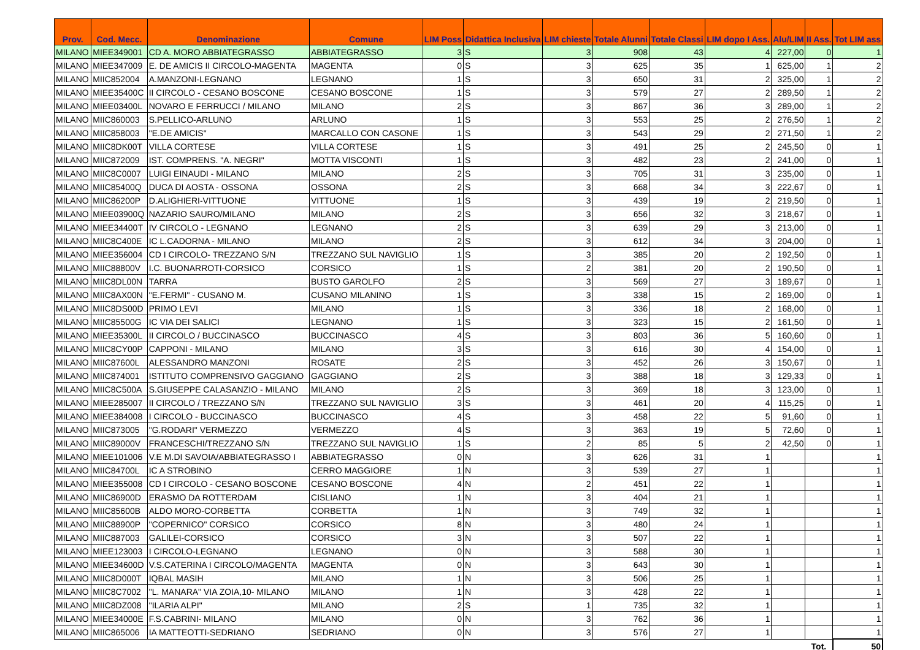| Prov. | Cod. Mecc. | Denominazione | Comune | LIM Poss | Didattica Inclusiva | LIM chieste | Totale Alunni | Totale Classi | LIM dopo I Ass. | Alu/LIM | II Ass. | Tot LIM ass |
| --- | --- | --- | --- | --- | --- | --- | --- | --- | --- | --- | --- | --- |
| MILANO | MIEE349001 | CD A. MORO ABBIATEGRASSO | ABBIATEGRASSO | 3 | S | 3 | 908 | 43 | 4 | 227,00 | 0 | 1 |
| MILANO | MIEE347009 | E. DE AMICIS II CIRCOLO-MAGENTA | MAGENTA | 0 | S | 3 | 625 | 35 | 1 | 625,00 | 1 | 2 |
| MILANO | MIIC852004 | A.MANZONI-LEGNANO | LEGNANO | 1 | S | 3 | 650 | 31 | 2 | 325,00 | 1 | 2 |
| MILANO | MIEE35400C | II CIRCOLO - CESANO BOSCONE | CESANO BOSCONE | 1 | S | 3 | 579 | 27 | 2 | 289,50 | 1 | 2 |
| MILANO | MIEE03400L | NOVARO E FERRUCCI / MILANO | MILANO | 2 | S | 3 | 867 | 36 | 3 | 289,00 | 1 | 2 |
| MILANO | MIIC860003 | S.PELLICO-ARLUNO | ARLUNO | 1 | S | 3 | 553 | 25 | 2 | 276,50 | 1 | 2 |
| MILANO | MIIC858003 | "E.DE AMICIS" | MARCALLO CON CASONE | 1 | S | 3 | 543 | 29 | 2 | 271,50 | 1 | 2 |
| MILANO | MIIC8DK00T | VILLA CORTESE | VILLA CORTESE | 1 | S | 3 | 491 | 25 | 2 | 245,50 | 0 | 1 |
| MILANO | MIIC872009 | IST. COMPRENS. "A. NEGRI" | MOTTA VISCONTI | 1 | S | 3 | 482 | 23 | 2 | 241,00 | 0 | 1 |
| MILANO | MIIC8C0007 | LUIGI EINAUDI - MILANO | MILANO | 2 | S | 3 | 705 | 31 | 3 | 235,00 | 0 | 1 |
| MILANO | MIIC85400Q | DUCA DI AOSTA - OSSONA | OSSONA | 2 | S | 3 | 668 | 34 | 3 | 222,67 | 0 | 1 |
| MILANO | MIIC86200P | D.ALIGHIERI-VITTUONE | VITTUONE | 1 | S | 3 | 439 | 19 | 2 | 219,50 | 0 | 1 |
| MILANO | MIEE03900Q | NAZARIO SAURO/MILANO | MILANO | 2 | S | 3 | 656 | 32 | 3 | 218,67 | 0 | 1 |
| MILANO | MIEE34400T | IV CIRCOLO - LEGNANO | LEGNANO | 2 | S | 3 | 639 | 29 | 3 | 213,00 | 0 | 1 |
| MILANO | MIIC8C400E | IC L.CADORNA - MILANO | MILANO | 2 | S | 3 | 612 | 34 | 3 | 204,00 | 0 | 1 |
| MILANO | MIEE356004 | CD I CIRCOLO- TREZZANO S/N | TREZZANO SUL NAVIGLIO | 1 | S | 3 | 385 | 20 | 2 | 192,50 | 0 | 1 |
| MILANO | MIIC88800V | I.C. BUONARROTI-CORSICO | CORSICO | 1 | S | 2 | 381 | 20 | 2 | 190,50 | 0 | 1 |
| MILANO | MIIC8DL00N | TARRA | BUSTO GAROLFO | 2 | S | 3 | 569 | 27 | 3 | 189,67 | 0 | 1 |
| MILANO | MIIC8AX00N | "E.FERMI" - CUSANO M. | CUSANO MILANINO | 1 | S | 3 | 338 | 15 | 2 | 169,00 | 0 | 1 |
| MILANO | MIIC8DS00D | PRIMO LEVI | MILANO | 1 | S | 3 | 336 | 18 | 2 | 168,00 | 0 | 1 |
| MILANO | MIIC85500G | IC VIA DEI SALICI | LEGNANO | 1 | S | 3 | 323 | 15 | 2 | 161,50 | 0 | 1 |
| MILANO | MIEE35300L | II CIRCOLO / BUCCINASCO | BUCCINASCO | 4 | S | 3 | 803 | 36 | 5 | 160,60 | 0 | 1 |
| MILANO | MIIC8CY00P | CAPPONI - MILANO | MILANO | 3 | S | 3 | 616 | 30 | 4 | 154,00 | 0 | 1 |
| MILANO | MIIC87600L | ALESSANDRO MANZONI | ROSATE | 2 | S | 3 | 452 | 26 | 3 | 150,67 | 0 | 1 |
| MILANO | MIIC874001 | ISTITUTO COMPRENSIVO GAGGIANO | GAGGIANO | 2 | S | 3 | 388 | 18 | 3 | 129,33 | 0 | 1 |
| MILANO | MIIC8C500A | S.GIUSEPPE CALASANZIO - MILANO | MILANO | 2 | S | 3 | 369 | 18 | 3 | 123,00 | 0 | 1 |
| MILANO | MIEE285007 | II CIRCOLO / TREZZANO S/N | TREZZANO SUL NAVIGLIO | 3 | S | 3 | 461 | 20 | 4 | 115,25 | 0 | 1 |
| MILANO | MIEE384008 | I CIRCOLO - BUCCINASCO | BUCCINASCO | 4 | S | 3 | 458 | 22 | 5 | 91,60 | 0 | 1 |
| MILANO | MIIC873005 | "G.RODARI" VERMEZZO | VERMEZZO | 4 | S | 3 | 363 | 19 | 5 | 72,60 | 0 | 1 |
| MILANO | MIIC89000V | FRANCESCHI/TREZZANO S/N | TREZZANO SUL NAVIGLIO | 1 | S | 2 | 85 | 5 | 2 | 42,50 | 0 | 1 |
| MILANO | MIEE101006 | V.E M.DI SAVOIA/ABBIATEGRASSO I | ABBIATEGRASSO | 0 | N | 3 | 626 | 31 | 1 | | | 1 |
| MILANO | MIIC84700L | IC A STROBINO | CERRO MAGGIORE | 1 | N | 3 | 539 | 27 | 1 | | | 1 |
| MILANO | MIEE355008 | CD I CIRCOLO - CESANO BOSCONE | CESANO BOSCONE | 4 | N | 2 | 451 | 22 | 1 | | | 1 |
| MILANO | MIIC86900D | ERASMO DA ROTTERDAM | CISLIANO | 1 | N | 3 | 404 | 21 | 1 | | | 1 |
| MILANO | MIIC85600B | ALDO MORO-CORBETTA | CORBETTA | 1 | N | 3 | 749 | 32 | 1 | | | 1 |
| MILANO | MIIC88900P | "COPERNICO" CORSICO | CORSICO | 8 | N | 3 | 480 | 24 | 1 | | | 1 |
| MILANO | MIIC887003 | GALILEI-CORSICO | CORSICO | 3 | N | 3 | 507 | 22 | 1 | | | 1 |
| MILANO | MIEE123003 | I CIRCOLO-LEGNANO | LEGNANO | 0 | N | 3 | 588 | 30 | 1 | | | 1 |
| MILANO | MIEE34600D | V.S.CATERINA I CIRCOLO/MAGENTA | MAGENTA | 0 | N | 3 | 643 | 30 | 1 | | | 1 |
| MILANO | MIIC8D000T | IQBAL MASIH | MILANO | 1 | N | 3 | 506 | 25 | 1 | | | 1 |
| MILANO | MIIC8C7002 | "L. MANARA" VIA ZOIA,10- MILANO | MILANO | 1 | N | 3 | 428 | 22 | 1 | | | 1 |
| MILANO | MIIC8DZ008 | "ILARIA ALPI" | MILANO | 2 | S | 1 | 735 | 32 | 1 | | | 1 |
| MILANO | MIEE34000E | F.S.CABRINI- MILANO | MILANO | 0 | N | 3 | 762 | 36 | 1 | | | 1 |
| MILANO | MIIC865006 | IA MATTEOTTI-SEDRIANO | SEDRIANO | 0 | N | 3 | 576 | 27 | 1 | | | 1 |
| | | | | | | | | | | | Tot. | 50 |